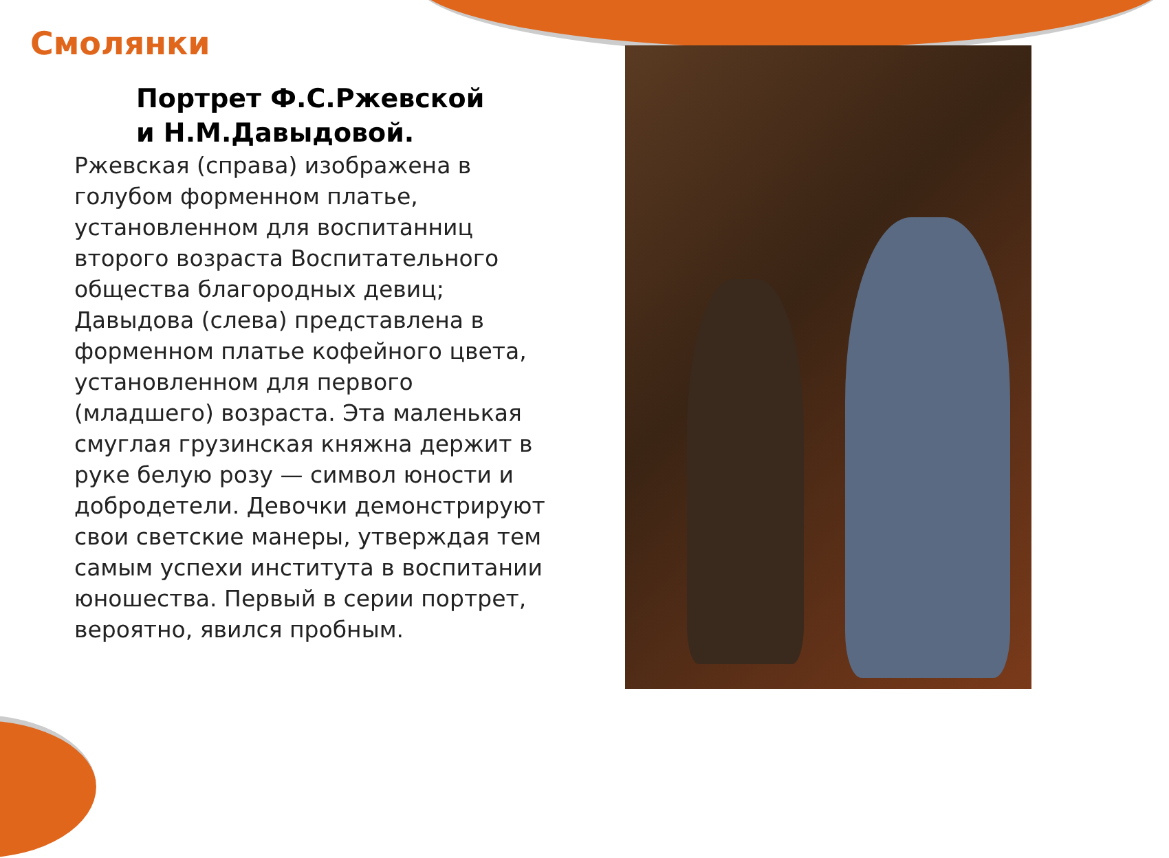Смолянки
Портрет Ф.С.Ржевской
и Н.М.Давыдовой.
Ржевская (справа) изображена в голубом форменном платье, установленном для воспитанниц второго возраста Воспитательного общества благородных девиц; Давыдова (слева) представлена в форменном платье кофейного цвета, установленном для первого (младшего) возраста. Эта маленькая смуглая грузинская княжна держит в руке белую розу — символ юности и добродетели. Девочки демонстрируют свои светские манеры, утверждая тем самым успехи института в воспитании юношества. Первый в серии портрет, вероятно, явился пробным.